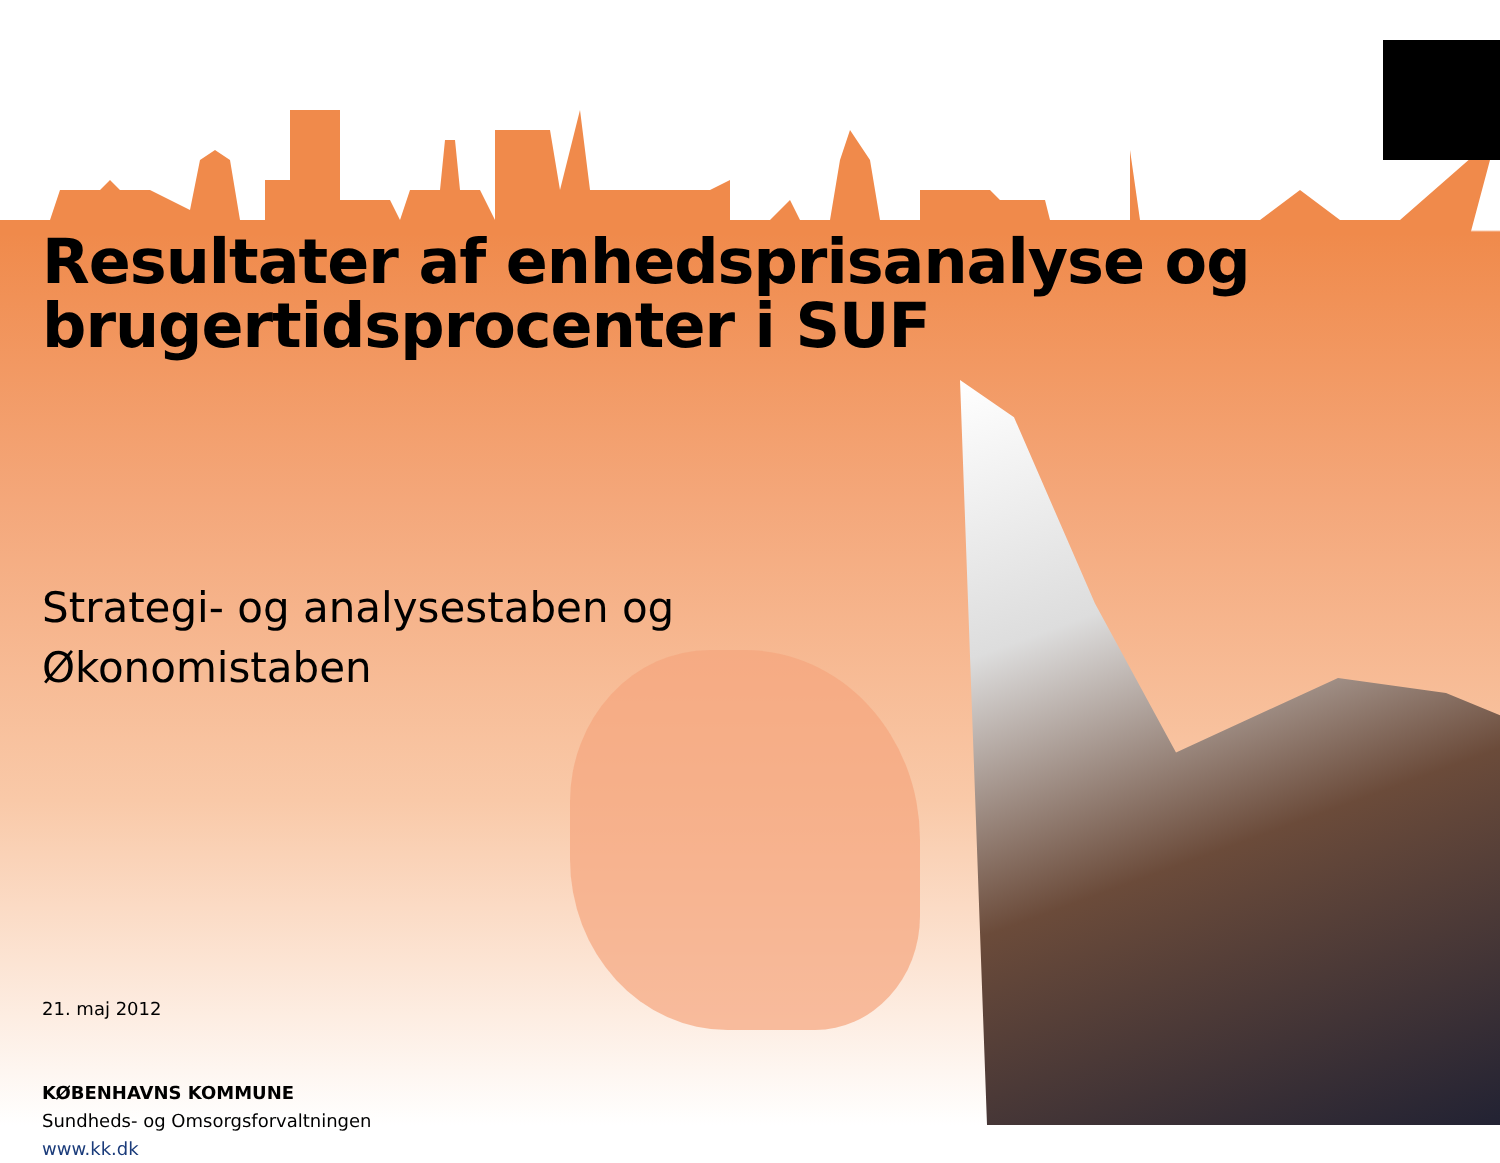Resultater af enhedsprisanalyse og
brugertidsprocenter i SUF
Strategi- og analysestaben og
Økonomistaben
21. maj 2012
KØBENHAVNS KOMMUNE
Sundheds- og Omsorgsforvaltningen
www.kk.dk